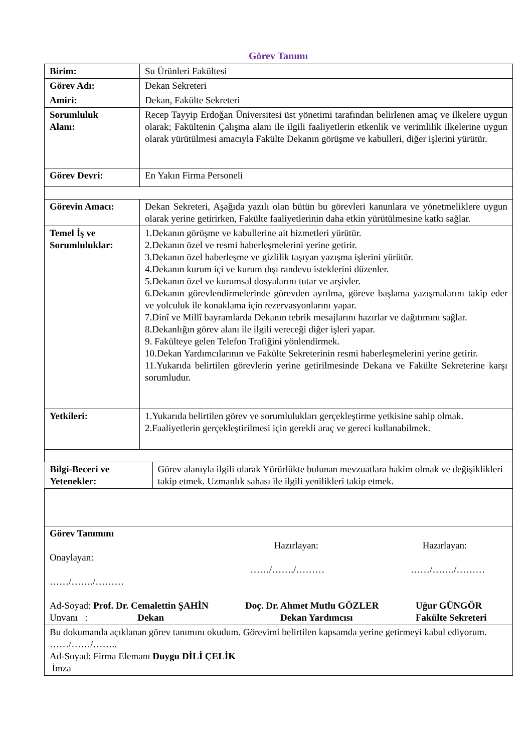Görev Tanımı
| Birim: | Su Ürünleri Fakültesi |
| Görev Adı: | Dekan Sekreteri |
| Amiri: | Dekan, Fakülte Sekreteri |
| Sorumluluk Alanı: | Recep Tayyip Erdoğan Üniversitesi üst yönetimi tarafından belirlenen amaç ve ilkelere uygun olarak; Fakültenin Çalışma alanı ile ilgili faaliyetlerin etkenlik ve verimlilik ilkelerine uygun olarak yürütülmesi amacıyla Fakülte Dekanın görüşme ve kabulleri, diğer işlerini yürütür. |
| Görev Devri: | En Yakın Firma Personeli |
| Görevin Amacı: | Dekan Sekreteri, Aşağıda yazılı olan bütün bu görevleri kanunlara ve yönetmeliklere uygun olarak yerine getirirken, Fakülte faaliyetlerinin daha etkin yürütülmesine katkı sağlar. |
| Temel İş ve Sorumluluklar: | 1.Dekanın görüşme ve kabullerine ait hizmetleri yürütür. 2.Dekanın özel ve resmi haberleşmelerini yerine getirir. 3.Dekanın özel haberleşme ve gizlilik taşıyan yazışma işlerini yürütür. 4.Dekanın kurum içi ve kurum dışı randevu isteklerini düzenler. 5.Dekanın özel ve kurumsal dosyalarını tutar ve arşivler. 6.Dekanın görevlendirmelerinde görevden ayrılma, göreve başlama yazışmalarını takip eder ve yolculuk ile konaklama için rezervasyonlarını yapar. 7.Dinî ve Millî bayramlarda Dekanın tebrik mesajlarını hazırlar ve dağıtımını sağlar. 8.Dekanlığın görev alanı ile ilgili vereceği diğer işleri yapar. 9. Fakülteye gelen Telefon Trafiğini yönlendirmek. 10.Dekan Yardımcılarının ve Fakülte Sekreterinin resmi haberleşmelerini yerine getirir. 11.Yukarıda belirtilen görevlerin yerine getirilmesinde Dekana ve Fakülte Sekreterine karşı sorumludur. |
| Yetkileri: | 1.Yukarıda belirtilen görev ve sorumlulukları gerçekleştirme yetkisine sahip olmak. 2.Faaliyetlerin gerçekleştirilmesi için gerekli araç ve gereci kullanabilmek. |
| / Bilgi-Beceri ve Yetenekler: / Görev alanıyla ilgili olarak Yürürlükte bulunan mevzuatlara hakim olmak ve değişiklikleri takip etmek. Uzmanlık sahası ile ilgili yenilikleri takip etmek. / | |
| Görev Tanımını Onaylayan: ……/……./……… Hazırlayan: ……/……./……… Hazırlayan: ……/……./……… Ad-Soyad: Prof. Dr. Cemalettin ŞAHİN Unvanı : Dekan Doç. Dr. Ahmet Mutlu GÖZLER Dekan Yardımcısı Uğur GÜNGÖR Fakülte Sekreteri | |
| Bu dokumanda açıklanan görev tanımını okudum. Görevimi belirtilen kapsamda yerine getirmeyi kabul ediyorum. ……/……/…….. Ad-Soyad: Firma Elemanı Duygu DİLİ ÇELİK İmza | |